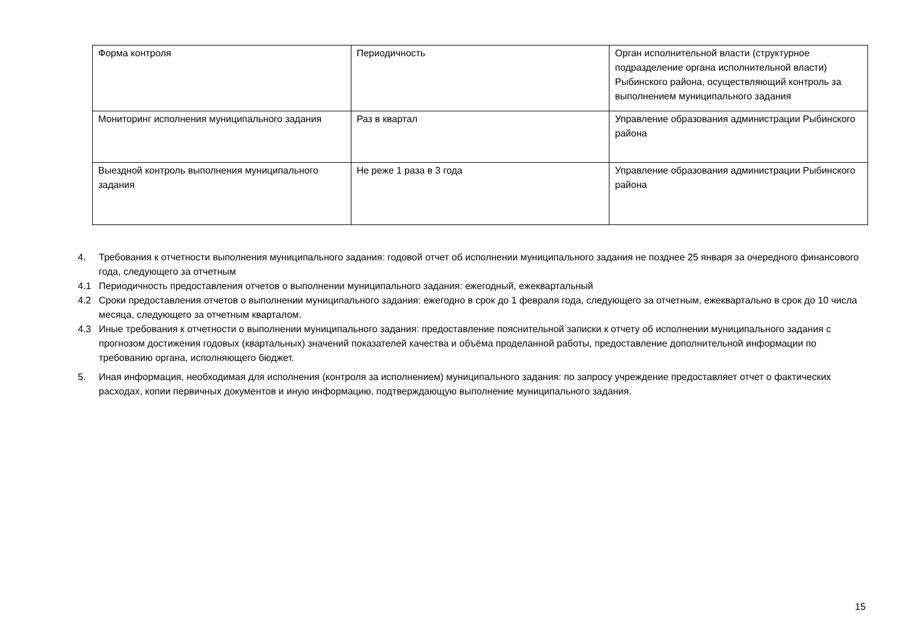| Форма контроля | Периодичность | Орган исполнительной власти (структурное подразделение органа исполнительной власти) Рыбинского района, осуществляющий контроль за выполнением муниципального задания |
| Мониторинг исполнения муниципального задания | Раз в квартал | Управление образования администрации Рыбинского района |
| Выездной контроль выполнения муниципального задания | Не реже 1 раза в 3 года | Управление образования администрации Рыбинского района |
4. Требования к отчетности выполнения муниципального задания: годовой отчет об исполнении муниципального задания не позднее 25 января за очередного финансового года, следующего за отчетным
4.1 Периодичность предоставления отчетов о выполнении муниципального задания: ежегодный, ежеквартальный
4.2 Сроки предоставления отчетов о выполнении муниципального задания: ежегодно в срок до 1 февраля года, следующего за отчетным, ежеквартально в срок до 10 числа месяца, следующего за отчетным кварталом.
4.3 Иные требования к отчетности о выполнении муниципального задания: предоставление пояснительной записки к отчету об исполнении муниципального задания с прогнозом достижения годовых (квартальных) значений показателей качества и объёма проделанной работы, предоставление дополнительной информации по требованию органа, исполняющего бюджет.
5. Иная информация, необходимая для исполнения (контроля за исполнением) муниципального задания: по запросу учреждение предоставляет отчет о фактических расходах, копии первичных документов и иную информацию, подтверждающую выполнение муниципального задания.
15